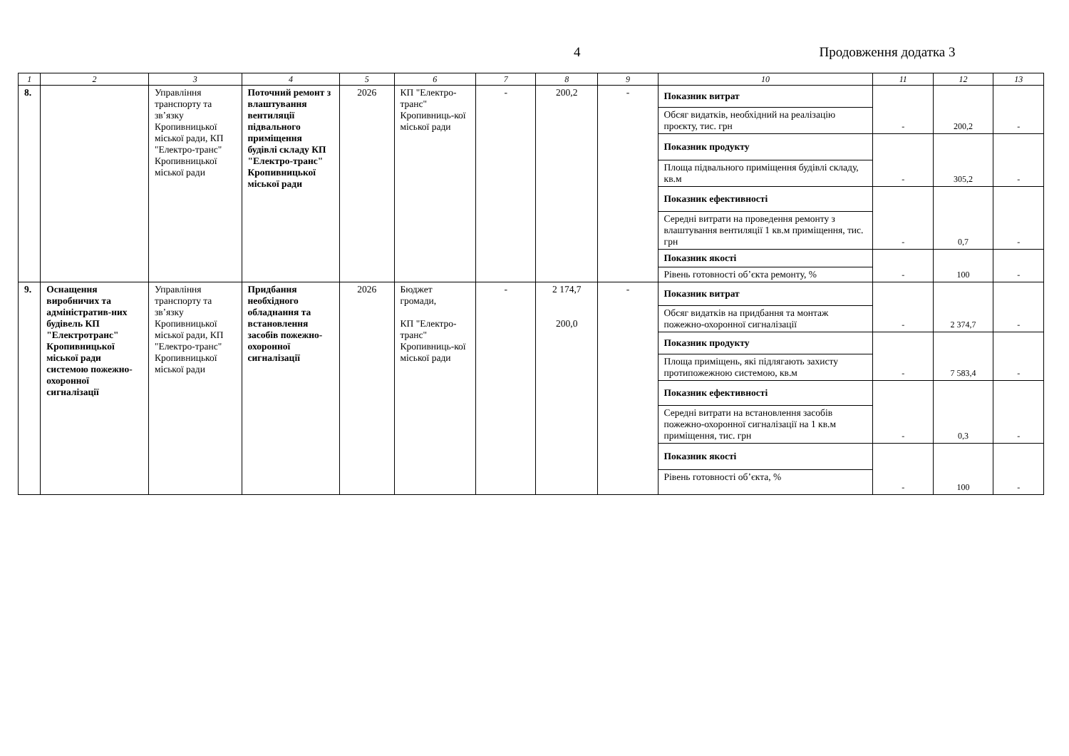4 Продовження додатка 3
| 1 | 2 | 3 | 4 | 5 | 6 | 7 | 8 | 9 | 10 | 11 | 12 | 13 |
| --- | --- | --- | --- | --- | --- | --- | --- | --- | --- | --- | --- | --- |
| 8. | | Управління транспорту та зв’язку Кропивницької міської ради, КП "Електро-транс" Кропивницької міської ради | Поточний ремонт з влаштування вентиляції підвального приміщення будівлі складу КП "Електро-транс" Кропивницької міської ради | 2026 | КП "Електро-транс" Кропивниць-кої міської ради | - | 200,2 | - | Показник витрат | - | 200,2 | - |
| | | | | | | | | | Обсяг видатків, необхідний на реалізацію проєкту, тис. грн | | | |
| | | | | | | | | | Показник продукту | - | 305,2 | - |
| | | | | | | | | | Площа підвального приміщення будівлі складу, кв.м | | | |
| | | | | | | | | | Показник ефективності | - | 0,7 | - |
| | | | | | | | | | Середні витрати на проведення ремонту з влаштування вентиляції 1 кв.м приміщення, тис. грн | | | |
| | | | | | | | | | Показник якості | - | 100 | - |
| | | | | | | | | | Рівень готовності об’єкта ремонту, % | | | |
| 9. | Оснащення виробничих та адміністратив-них будівель КП "Електротранс" Кропивницької міської ради системою пожежно-охоронної сигналізації | Управління транспорту та зв’язку Кропивницької міської ради, КП "Електро-транс" Кропивницької міської ради | Придбання необхідного обладнання та встановлення засобів пожежно-охоронної сигналізації | 2026 | Бюджет громади, КП "Електро-транс" Кропивниць-кої міської ради | - | 2 174,7 200,0 | - | Показник витрат | - | 2 374,7 | - |
| | | | | | | | | | Обсяг видатків на придбання та монтаж пожежно-охоронної сигналізації | | | |
| | | | | | | | | | Показник продукту | - | 7 583,4 | - |
| | | | | | | | | | Площа приміщень, які підлягають захисту протипожежною системою, кв.м | | | |
| | | | | | | | | | Показник ефективності | - | 0,3 | - |
| | | | | | | | | | Середні витрати на встановлення засобів пожежно-охоронної сигналізації на 1 кв.м приміщення, тис. грн | | | |
| | | | | | | | | | Показник якості | - | 100 | - |
| | | | | | | | | | Рівень готовності об’єкта, % | | | |